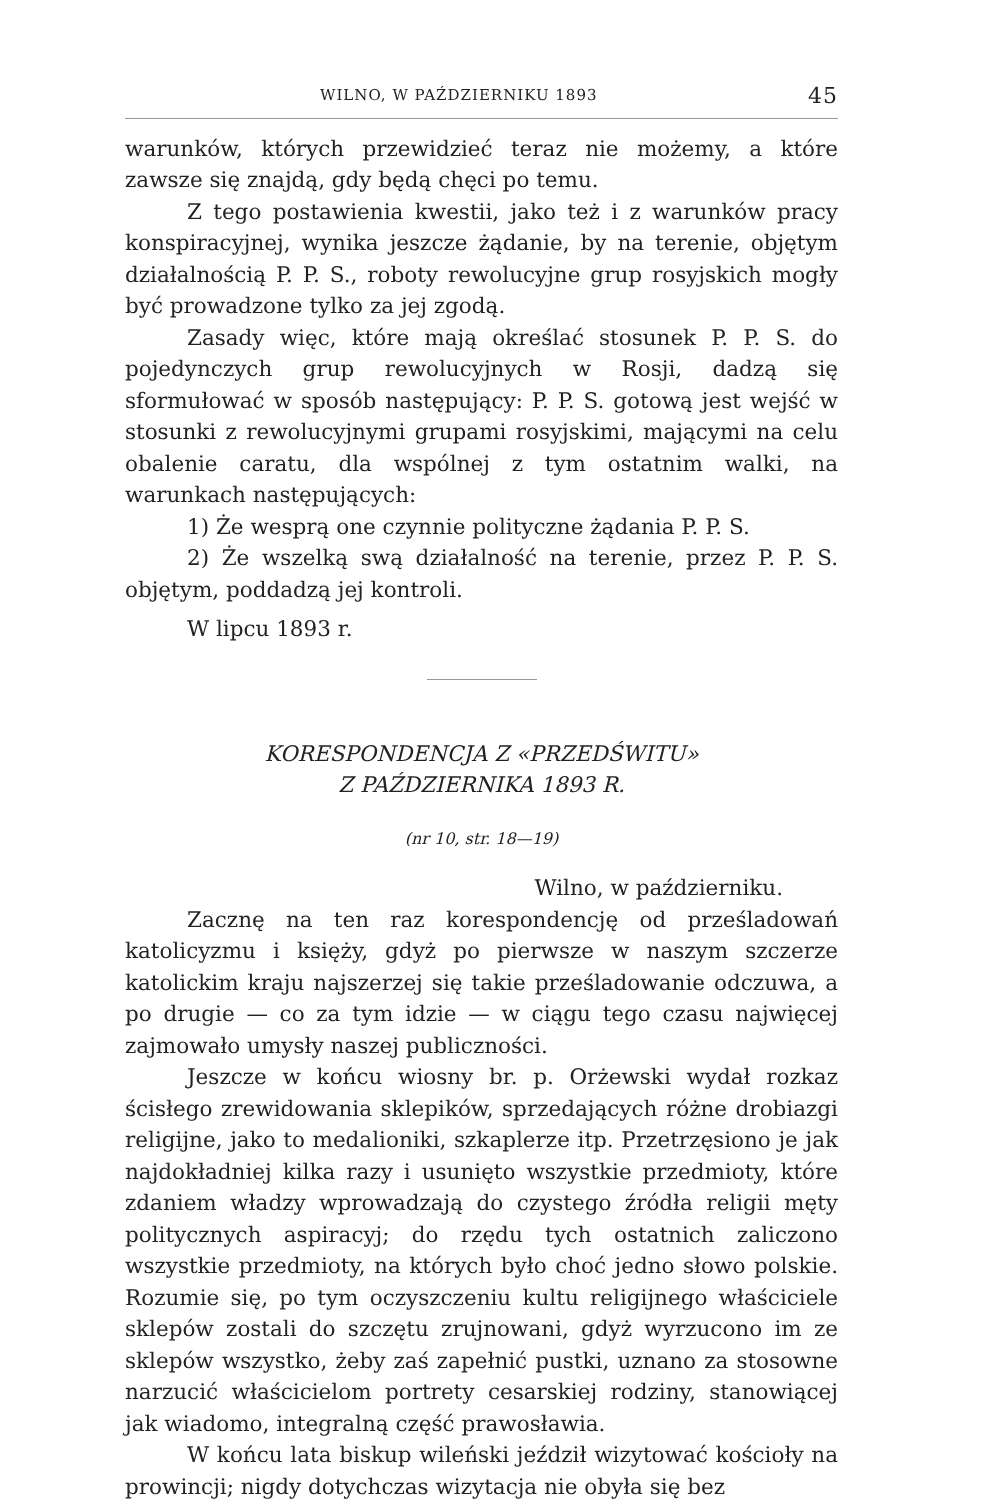WILNO, W PAŹDZIERNIKU 1893 45
warunków, których przewidzieć teraz nie możemy, a które zawsze się znajdą, gdy będą chęci po temu.
Z tego postawienia kwestii, jako też i z warunków pracy konspiracyjnej, wynika jeszcze żądanie, by na terenie, objętym działalnością P. P. S., roboty rewolucyjne grup rosyjskich mogły być prowadzone tylko za jej zgodą.
Zasady więc, które mają określać stosunek P. P. S. do pojedynczych grup rewolucyjnych w Rosji, dadzą się sformułować w sposób następujący: P. P. S. gotową jest wejść w stosunki z rewolucyjnymi grupami rosyjskimi, mającymi na celu obalenie caratu, dla wspólnej z tym ostatnim walki, na warunkach następujących:
1) Że wesprą one czynnie polityczne żądania P. P. S.
2) Że wszelką swą działalność na terenie, przez P. P. S. objętym, poddadzą jej kontroli.
W lipcu 1893 r.
KORESPONDENCJA Z «PRZEDŚWITU»
Z PAŹDZIERNIKA 1893 R.
(nr 10, str. 18—19)
Wilno, w październiku.
Zacznę na ten raz korespondencję od prześladowań katolicyzmu i księży, gdyż po pierwsze w naszym szczerze katolickim kraju najszerzej się takie prześladowanie odczuwa, a po drugie — co za tym idzie — w ciągu tego czasu najwięcej zajmowało umysły naszej publiczności.
Jeszcze w końcu wiosny br. p. Orżewski wydał rozkaz ścisłego zrewidowania sklepików, sprzedających różne drobiazgi religijne, jako to medalioniki, szkaplerze itp. Przetrzęsiono je jak najdokładniej kilka razy i usunięto wszystkie przedmioty, które zdaniem władzy wprowadzają do czystego źródła religii męty politycznych aspiracyj; do rzędu tych ostatnich zaliczono wszystkie przedmioty, na których było choć jedno słowo polskie. Rozumie się, po tym oczyszczeniu kultu religijnego właściciele sklepów zostali do szczętu zrujnowani, gdyż wyrzucono im ze sklepów wszystko, żeby zaś zapełnić pustki, uznano za stosowne narzucić właścicielom portrety cesarskiej rodziny, stanowiącej jak wiadomo, integralną część prawosławia.
W końcu lata biskup wileński jeździł wizytować kościoły na prowincji; nigdy dotychczas wizytacja nie obyła się bez